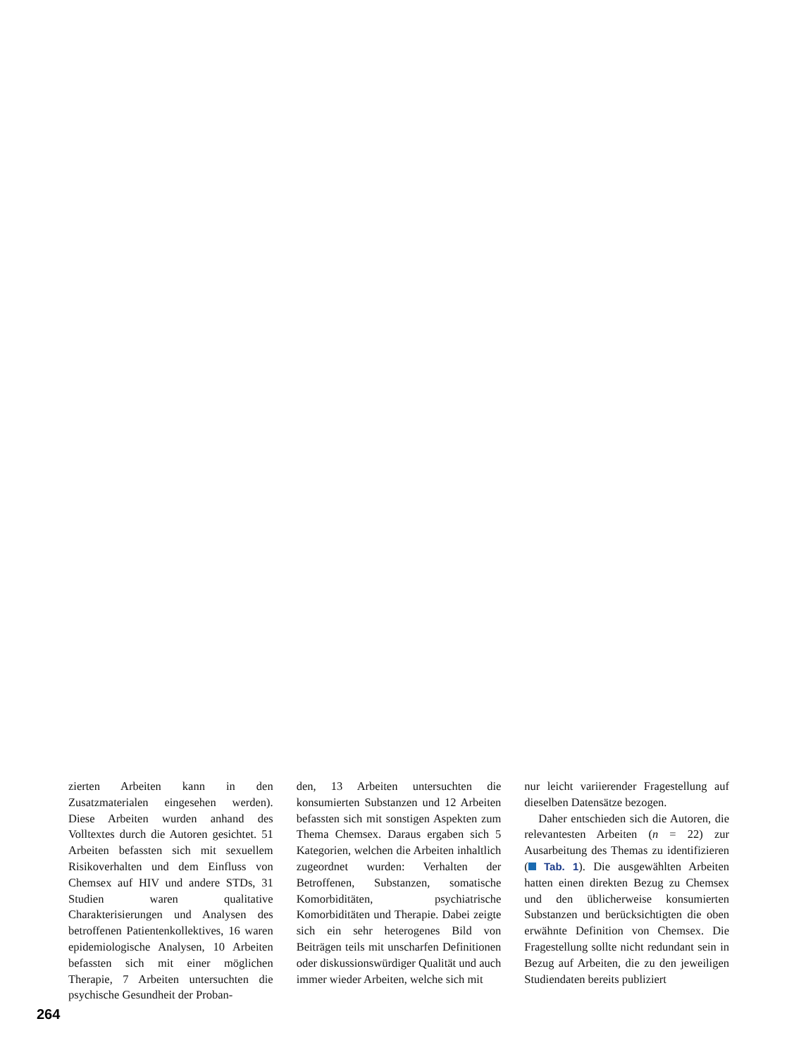zierten Arbeiten kann in den Zusatzmaterialen eingesehen werden). Diese Arbeiten wurden anhand des Volltextes durch die Autoren gesichtet. 51 Arbeiten befassten sich mit sexuellem Risikoverhalten und dem Einfluss von Chemsex auf HIV und andere STDs, 31 Studien waren qualitative Charakterisierungen und Analysen des betroffenen Patientenkollektives, 16 waren epidemiologische Analysen, 10 Arbeiten befassten sich mit einer möglichen Therapie, 7 Arbeiten untersuchten die psychische Gesundheit der Proban-
den, 13 Arbeiten untersuchten die konsumierten Substanzen und 12 Arbeiten befassten sich mit sonstigen Aspekten zum Thema Chemsex. Daraus ergaben sich 5 Kategorien, welchen die Arbeiten inhaltlich zugeordnet wurden: Verhalten der Betroffenen, Substanzen, somatische Komorbiditäten, psychiatrische Komorbiditäten und Therapie. Dabei zeigte sich ein sehr heterogenes Bild von Beiträgen teils mit unscharfen Definitionen oder diskussionswürdiger Qualität und auch immer wieder Arbeiten, welche sich mit
nur leicht variierender Fragestellung auf dieselben Datensätze bezogen.
Daher entschieden sich die Autoren, die relevantesten Arbeiten (n = 22) zur Ausarbeitung des Themas zu identifizieren ( Tab. 1). Die ausgewählten Arbeiten hatten einen direkten Bezug zu Chemsex und den üblicherweise konsumierten Substanzen und berücksichtigten die oben erwähnte Definition von Chemsex. Die Fragestellung sollte nicht redundant sein in Bezug auf Arbeiten, die zu den jeweiligen Studiendaten bereits publiziert
264